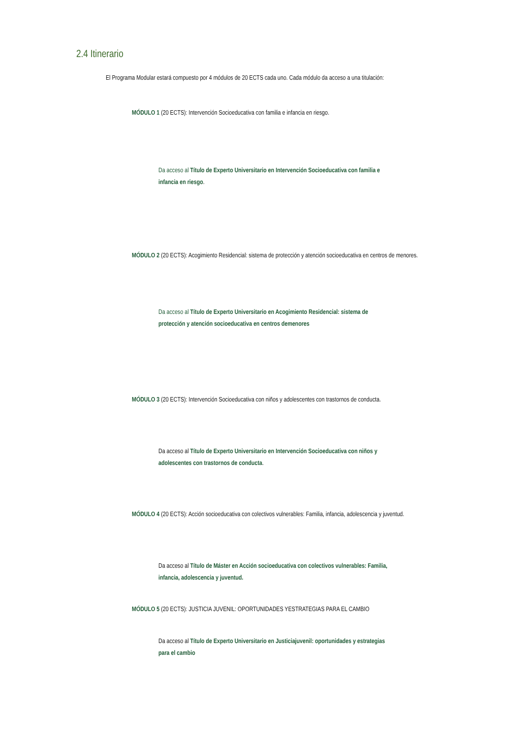2.4 Itinerario
El Programa Modular estará compuesto por 4 módulos de 20 ECTS cada uno. Cada módulo da acceso a una titulación:
MÓDULO 1 (20 ECTS): Intervención Socioeducativa con familia e infancia en riesgo.
Da acceso al Título de Experto Universitario en Intervención Socioeducativa con familia e infancia en riesgo.
MÓDULO 2 (20 ECTS): Acogimiento Residencial: sistema de protección y atención socioeducativa en centros de menores.
Da acceso al Título de Experto Universitario en Acogimiento Residencial: sistema de protección y atención socioeducativa en centros demenores
MÓDULO 3 (20 ECTS): Intervención Socioeducativa con niños y adolescentes con trastornos de conducta.
Da acceso al Título de Experto Universitario en Intervención Socioeducativa con niños y adolescentes con trastornos de conducta.
MÓDULO 4 (20 ECTS): Acción socioeducativa con colectivos vulnerables: Familia, infancia, adolescencia y juventud.
Da acceso al Título de Máster en Acción socioeducativa con colectivos vulnerables: Familia, infancia, adolescencia y juventud.
MÓDULO 5 (20 ECTS): JUSTICIA JUVENIL: OPORTUNIDADES YESTRATEGIAS PARA EL CAMBIO
Da acceso al Título de Experto Universitario en Justiciajuvenil: oportunidades y estrategias para el cambio